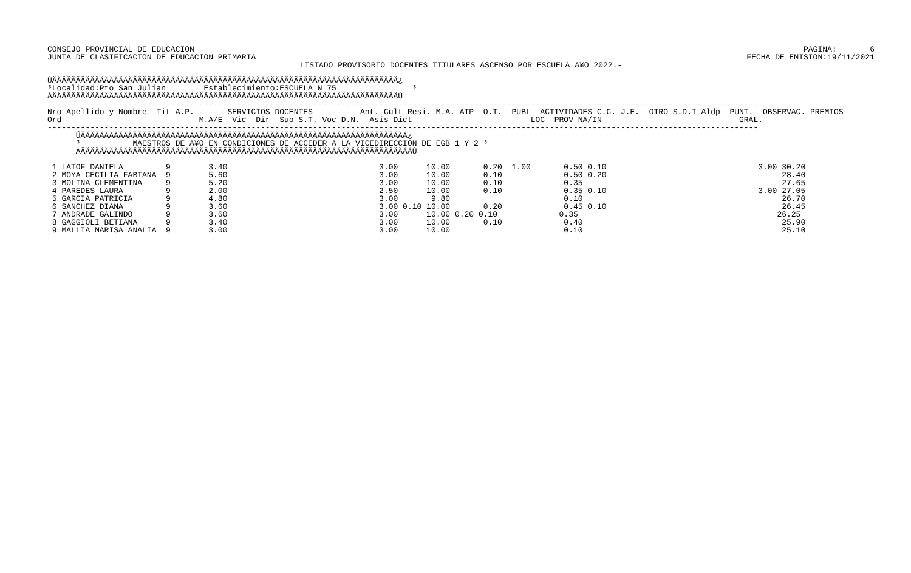CONSEJO PROVINCIAL DE EDUCACION
JUNTA DE CLASIFICACION DE EDUCACION PRIMARIA
PAGINA:       6
FECHA DE EMISION:19/11/2021
LISTADO PROVISORIO DOCENTES TITULARES ASCENSO POR ESCUELA A¥O 2022.-
ÚÄÄÄÄÄÄÄÄÄÄÄÄÄÄÄÄÄÄÄÄÄÄÄÄÄÄÄÄÄÄÄÄÄÄÄÄÄÄÄÄÄÄÄÄÄÄÄÄÄÄÄÄÄÄÄÄÄÄÄÄÄÄÄÄÄÄÄÄÄÄÄÄÄ¿
³Localidad:Pto San Julian        Establecimiento:ESCUELA N 75                ³
ÀÄÄÄÄÄÄÄÄÄÄÄÄÄÄÄÄÄÄÄÄÄÄÄÄÄÄÄÄÄÄÄÄÄÄÄÄÄÄÄÄÄÄÄÄÄÄÄÄÄÄÄÄÄÄÄÄÄÄÄÄÄÄÄÄÄÄÄÄÄÄÄÄÄÙ
------------------------------------------------------------------------------------------------------------------------------------------------------
Nro Apellido y Nombre  Tit A.P. ----  SERVICIOS DOCENTES   -----  Ant. Cult Resi. M.A. ATP  O.T.  PUBL  ACTIVIDADES C.C. J.E.  OTRO S.D.I Aldp  PUNT.  OBSERVAC. PREMIOS
Ord                             M.A/E  Vic  Dir  Sup S.T. Voc D.N.  Asis Dict                         LOC  PROV NA/IN                             GRAL.
------------------------------------------------------------------------------------------------------------------------------------------------------
      ÚÄÄÄÄÄÄÄÄÄÄÄÄÄÄÄÄÄÄÄÄÄÄÄÄÄÄÄÄÄÄÄÄÄÄÄÄÄÄÄÄÄÄÄÄÄÄÄÄÄÄÄÄÄÄÄÄÄÄÄÄÄÄÄÄÄÄÄÄÄ¿
      ³           MAESTROS DE A¥O EN CONDICIONES DE ACCEDER A LA VICEDIRECCION DE EGB 1 Y 2 ³
      ÀÄÄÄÄÄÄÄÄÄÄÄÄÄÄÄÄÄÄÄÄÄÄÄÄÄÄÄÄÄÄÄÄÄÄÄÄÄÄÄÄÄÄÄÄÄÄÄÄÄÄÄÄÄÄÄÄÄÄÄÄÄÄÄÄÄÄÄÄÄÄÙ
 1 LATOF DANIELA         9        3.40                                3.00      10.00       0.20  1.00       0.50 0.10                                3.00 30.20
 2 MOYA CECILIA FABIANA  9        5.60                                3.00      10.00       0.10             0.50 0.20                                     28.40
 3 MOLINA CLEMENTINA     9        5.20                                3.00      10.00       0.10             0.35                                          27.65
 4 PAREDES LAURA         9        2.00                                2.50      10.00       0.10             0.35 0.10                                3.00 27.05
 5 GARCIA PATRICIA       9        4.80                                3.00       9.80                        0.10                                          26.70
 6 SANCHEZ DIANA         9        3.60                                3.00 0.10 10.00       0.20             0.45 0.10                                     26.45
 7 ANDRADE GALINDO       9        3.60                                3.00      10.00 0.20 0.10             0.35                                          26.25
 8 GAGGIOLI BETIANA      9        3.40                                3.00      10.00       0.10             0.40                                          25.90
 9 MALLIA MARISA ANALIA  9        3.00                                3.00      10.00                        0.10                                          25.10